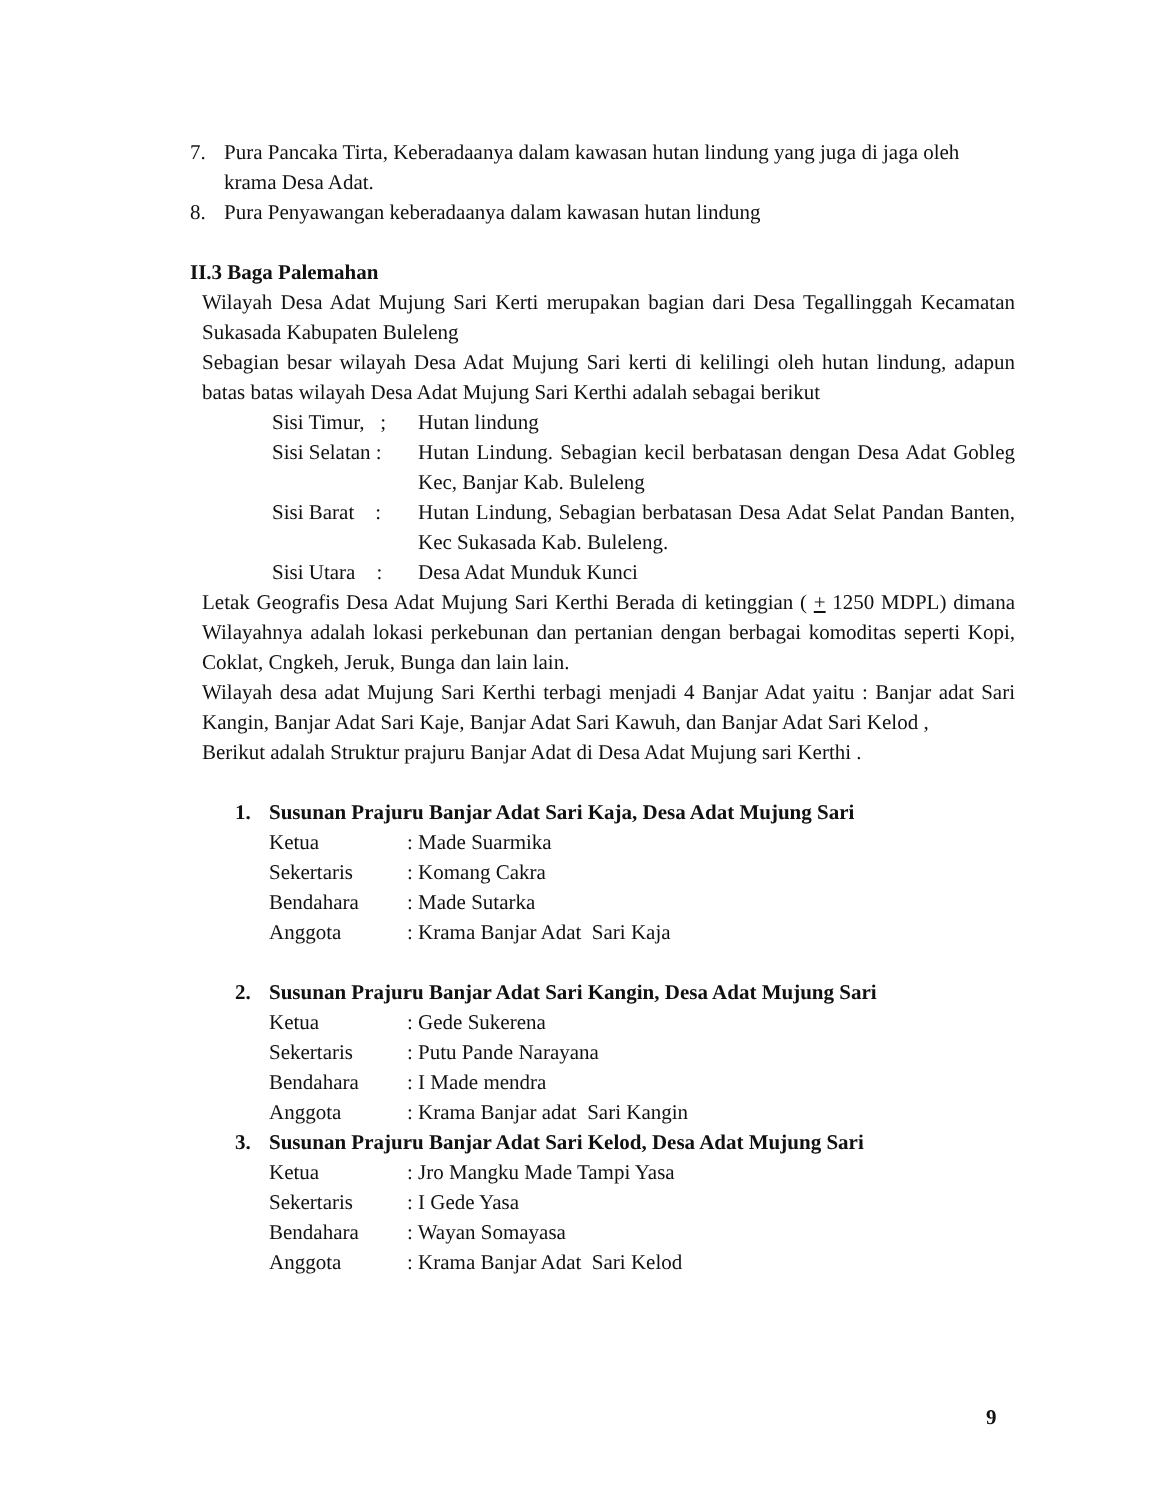7. Pura Pancaka Tirta, Keberadaanya dalam kawasan hutan lindung yang juga di jaga oleh krama Desa Adat.
8. Pura Penyawangan keberadaanya dalam kawasan hutan lindung
II.3 Baga Palemahan
Wilayah Desa Adat Mujung Sari Kerti merupakan bagian dari Desa Tegallinggah Kecamatan Sukasada Kabupaten Buleleng
Sebagian besar wilayah Desa Adat Mujung Sari kerti di kelilingi oleh hutan lindung, adapun batas batas wilayah Desa Adat Mujung Sari Kerthi adalah sebagai berikut
Sisi Timur, ; Hutan lindung
Sisi Selatan : Hutan Lindung. Sebagian kecil berbatasan dengan Desa Adat Gobleg Kec, Banjar Kab. Buleleng
Sisi Barat : Hutan Lindung, Sebagian berbatasan Desa Adat Selat Pandan Banten, Kec Sukasada Kab. Buleleng.
Sisi Utara : Desa Adat Munduk Kunci
Letak Geografis Desa Adat Mujung Sari Kerthi Berada di ketinggian ( + 1250 MDPL) dimana Wilayahnya adalah lokasi perkebunan dan pertanian dengan berbagai komoditas seperti Kopi, Coklat, Cngkeh, Jeruk, Bunga dan lain lain.
Wilayah desa adat Mujung Sari Kerthi terbagi menjadi 4 Banjar Adat yaitu : Banjar adat Sari Kangin, Banjar Adat Sari Kaje, Banjar Adat Sari Kawuh, dan Banjar Adat Sari Kelod ,
Berikut adalah Struktur prajuru Banjar Adat di Desa Adat Mujung sari Kerthi .
1. Susunan Prajuru Banjar Adat Sari Kaja, Desa Adat Mujung Sari
Ketua: Made Suarmika
Sekertaris: Komang Cakra
Bendahara: Made Sutarka
Anggota: Krama Banjar Adat Sari Kaja
2. Susunan Prajuru Banjar Adat Sari Kangin, Desa Adat Mujung Sari
Ketua: Gede Sukerena
Sekertaris: Putu Pande Narayana
Bendahara: I Made mendra
Anggota: Krama Banjar adat Sari Kangin
3. Susunan Prajuru Banjar Adat Sari Kelod, Desa Adat Mujung Sari
Ketua: Jro Mangku Made Tampi Yasa
Sekertaris: I Gede Yasa
Bendahara: Wayan Somayasa
Anggota: Krama Banjar Adat Sari Kelod
9